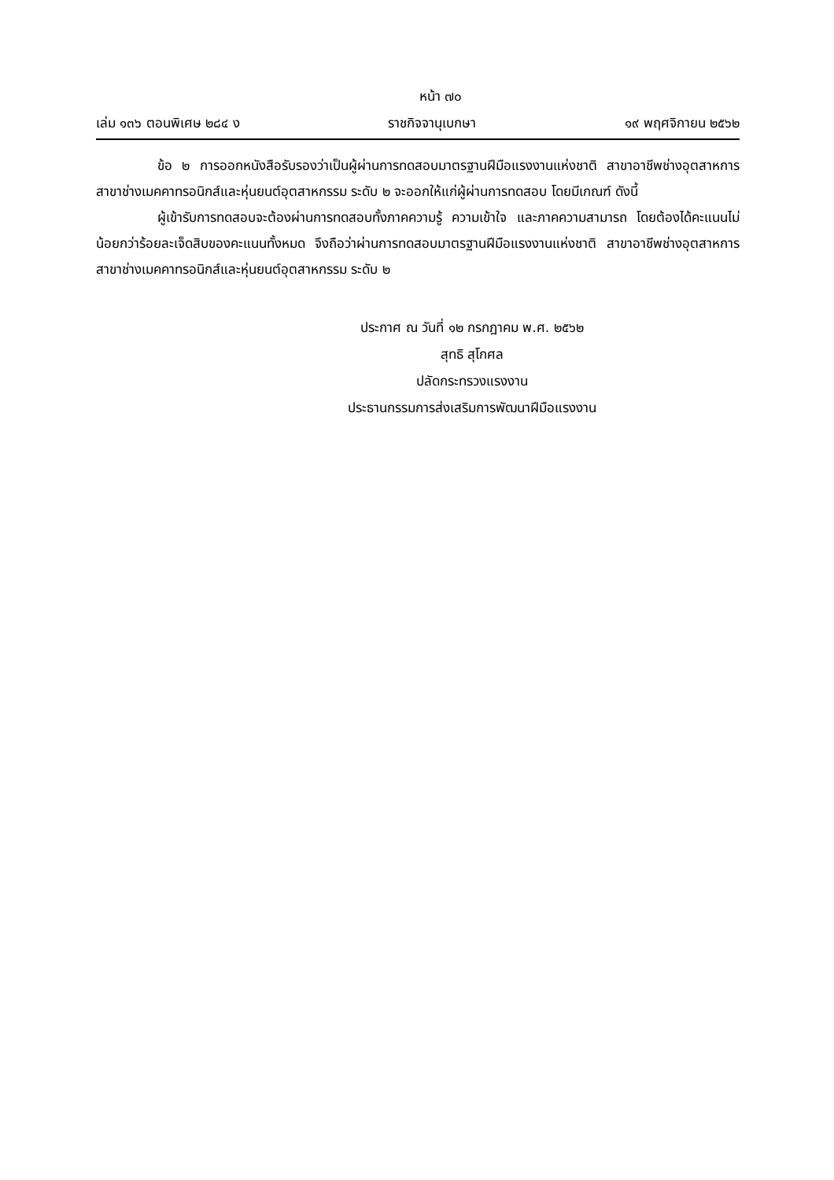หน้า ๗๐
เล่ม ๑๓๖ ตอนพิเศษ ๒๘๔ ง ราชกิจจานุเบกษา ๑๙ พฤศจิกายน ๒๕๖๒
ข้อ ๒ การออกหนังสือรับรองว่าเป็นผู้ผ่านการทดสอบมาตรฐานฝีมือแรงงานแห่งชาติ สาขาอาชีพช่างอุตสาหการ สาขาช่างเมคคาทรอนิกส์และหุ่นยนต์อุตสาหกรรม ระดับ ๒ จะออกให้แก่ผู้ผ่านการทดสอบ โดยมีเกณฑ์ ดังนี้
ผู้เข้ารับการทดสอบจะต้องผ่านการทดสอบทั้งภาคความรู้ ความเข้าใจ และภาคความสามารถ โดยต้องได้คะแนนไม่น้อยกว่าร้อยละเจ็ดสิบของคะแนนทั้งหมด จึงถือว่าผ่านการทดสอบมาตรฐานฝีมือแรงงานแห่งชาติ สาขาอาชีพช่างอุตสาหการ สาขาช่างเมคคาทรอนิกส์และหุ่นยนต์อุตสาหกรรม ระดับ ๒
ประกาศ ณ วันที่ ๑๒ กรกฎาคม พ.ศ. ๒๕๖๒
สุทธิ สุโกศล
ปลัดกระทรวงแรงงาน
ประธานกรรมการส่งเสริมการพัฒนาฝีมือแรงงาน